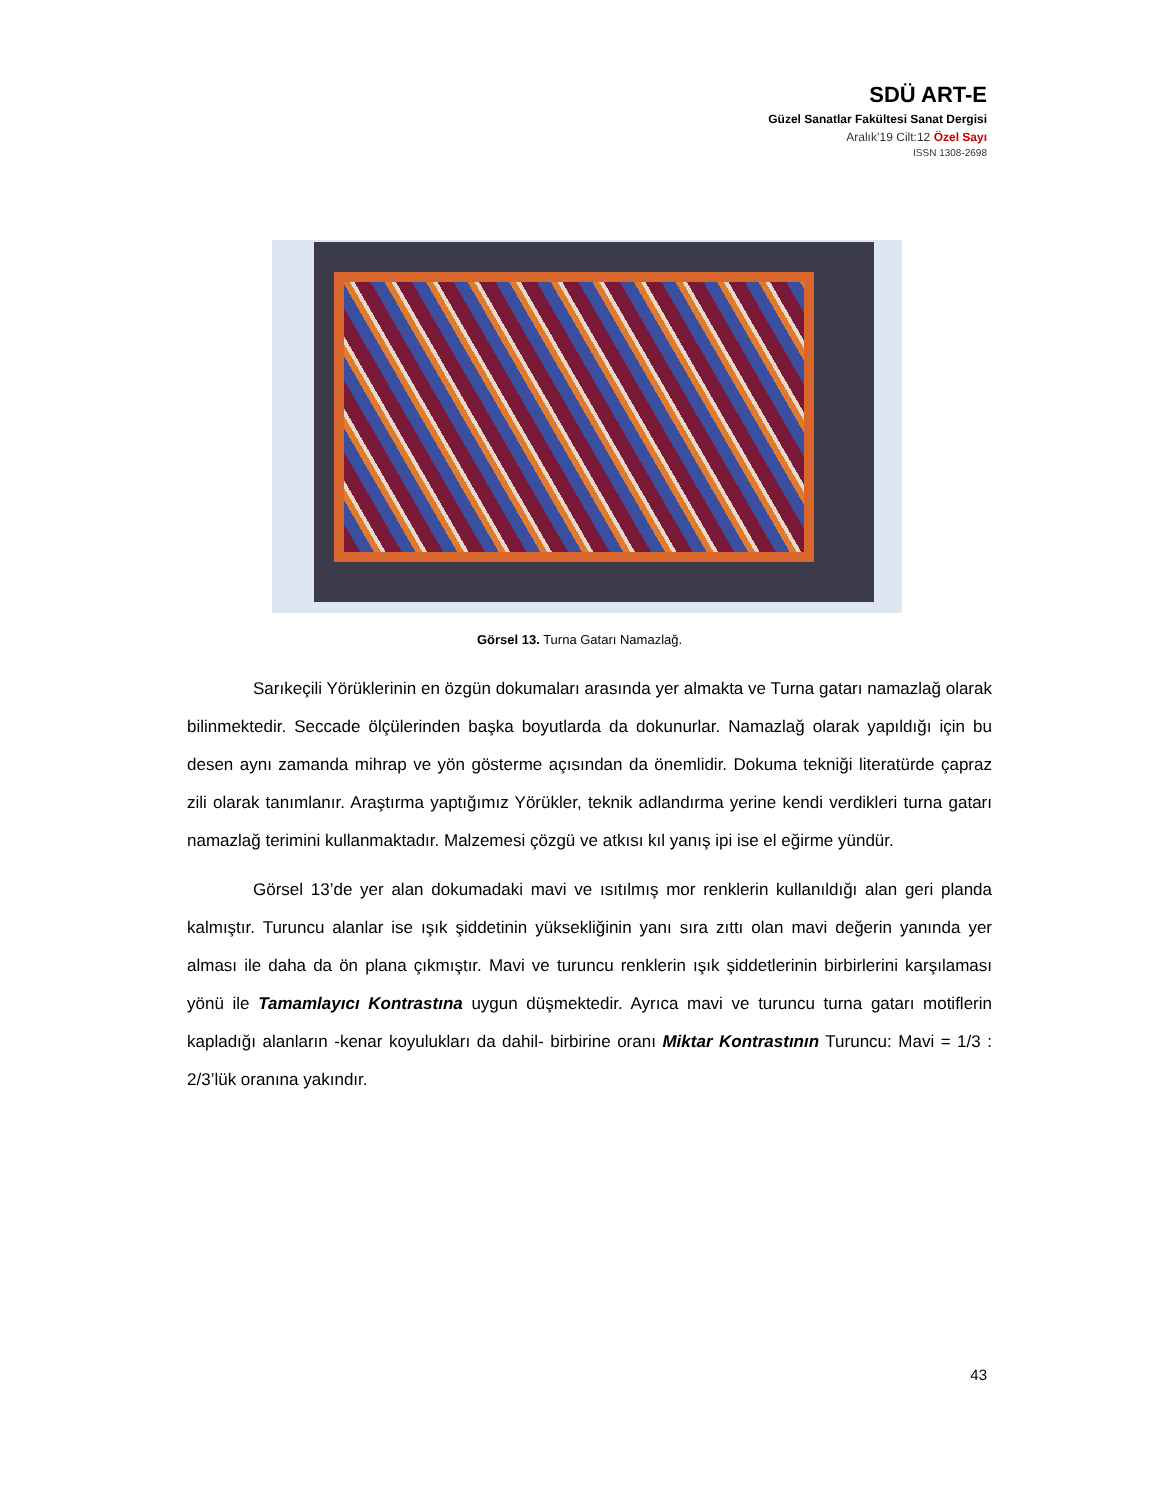SDÜ ART-E
Güzel Sanatlar Fakültesi Sanat Dergisi
Aralık’19 Cilt:12 Özel Sayı
ISSN 1308-2698
Görsel 13. Turna Gatarı Namazlağ.
Sarıkeçili Yörüklerinin en özgün dokumaları arasında yer almakta ve Turna gatarı namazlağ olarak bilinmektedir. Seccade ölçülerinden başka boyutlarda da dokunurlar. Namazlağ olarak yapıldığı için bu desen aynı zamanda mihrap ve yön gösterme açısından da önemlidir. Dokuma tekniği literatürde çapraz zili olarak tanımlanır. Araştırma yaptığımız Yörükler, teknik adlandırma yerine kendi verdikleri turna gatarı namazlağ terimini kullanmaktadır. Malzemesi çözgü ve atkısı kıl yanış ipi ise el eğirme yündür.
Görsel 13’de yer alan dokumadaki mavi ve ısıtılmış mor renklerin kullanıldığı alan geri planda kalmıştır. Turuncu alanlar ise ışık şiddetinin yüksekliğinin yanı sıra zıttı olan mavi değerin yanında yer alması ile daha da ön plana çıkmıştır. Mavi ve turuncu renklerin ışık şiddetlerinin birbirlerini karşılaması yönü ile Tamamlayıcı Kontrastına uygun düşmektedir. Ayrıca mavi ve turuncu turna gatarı motiflerin kapladığı alanların -kenar koyulukları da dahil- birbirine oranı Miktar Kontrastının Turuncu: Mavi = 1/3 : 2/3’lük oranına yakındır.
43